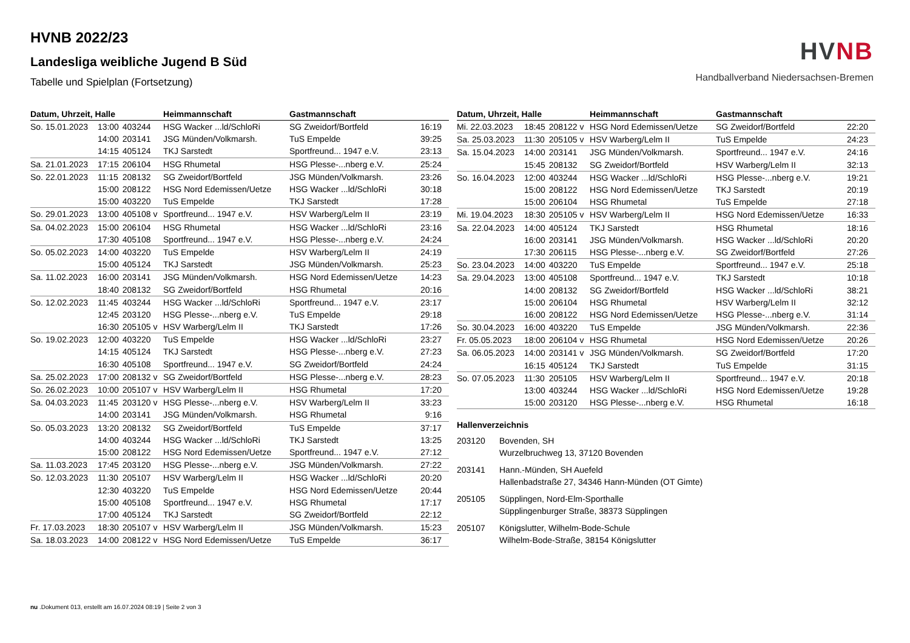HVNB 2022/23
Landesliga weibliche Jugend B Süd
Tabelle und Spielplan (Fortsetzung)
HV NB
Handballverband Niedersachsen-Bremen
| Datum, Uhrzeit, Halle | | | Heimmannschaft | Gastmannschaft | |
| --- | --- | --- | --- | --- | --- |
| So. 15.01.2023 | 13:00 | 403244 | HSG Wacker ...ld/SchloRi | SG Zweidorf/Bortfeld | 16:19 |
| | 14:00 | 203141 | JSG Münden/Volkmarsh. | TuS Empelde | 39:25 |
| | 14:15 | 405124 | TKJ Sarstedt | Sportfreund... 1947 e.V. | 23:13 |
| Sa. 21.01.2023 | 17:15 | 206104 | HSG Rhumetal | HSG Plesse-...nberg e.V. | 25:24 |
| So. 22.01.2023 | 11:15 | 208132 | SG Zweidorf/Bortfeld | JSG Münden/Volkmarsh. | 23:26 |
| | 15:00 | 208122 | HSG Nord Edemissen/Uetze | HSG Wacker ...ld/SchloRi | 30:18 |
| | 15:00 | 403220 | TuS Empelde | TKJ Sarstedt | 17:28 |
| So. 29.01.2023 | 13:00 | 405108 v | Sportfreund... 1947 e.V. | HSV Warberg/Lelm II | 23:19 |
| Sa. 04.02.2023 | 15:00 | 206104 | HSG Rhumetal | HSG Wacker ...ld/SchloRi | 23:16 |
| | 17:30 | 405108 | Sportfreund... 1947 e.V. | HSG Plesse-...nberg e.V. | 24:24 |
| So. 05.02.2023 | 14:00 | 403220 | TuS Empelde | HSV Warberg/Lelm II | 24:19 |
| | 15:00 | 405124 | TKJ Sarstedt | JSG Münden/Volkmarsh. | 25:23 |
| Sa. 11.02.2023 | 16:00 | 203141 | JSG Münden/Volkmarsh. | HSG Nord Edemissen/Uetze | 14:23 |
| | 18:40 | 208132 | SG Zweidorf/Bortfeld | HSG Rhumetal | 20:16 |
| So. 12.02.2023 | 11:45 | 403244 | HSG Wacker ...ld/SchloRi | Sportfreund... 1947 e.V. | 23:17 |
| | 12:45 | 203120 | HSG Plesse-...nberg e.V. | TuS Empelde | 29:18 |
| | 16:30 | 205105 v | HSV Warberg/Lelm II | TKJ Sarstedt | 17:26 |
| So. 19.02.2023 | 12:00 | 403220 | TuS Empelde | HSG Wacker ...ld/SchloRi | 23:27 |
| | 14:15 | 405124 | TKJ Sarstedt | HSG Plesse-...nberg e.V. | 27:23 |
| | 16:30 | 405108 | Sportfreund... 1947 e.V. | SG Zweidorf/Bortfeld | 24:24 |
| Sa. 25.02.2023 | 17:00 | 208132 v | SG Zweidorf/Bortfeld | HSG Plesse-...nberg e.V. | 28:23 |
| So. 26.02.2023 | 10:00 | 205107 v | HSV Warberg/Lelm II | HSG Rhumetal | 17:20 |
| Sa. 04.03.2023 | 11:45 | 203120 v | HSG Plesse-...nberg e.V. | HSV Warberg/Lelm II | 33:23 |
| | 14:00 | 203141 | JSG Münden/Volkmarsh. | HSG Rhumetal | 9:16 |
| So. 05.03.2023 | 13:20 | 208132 | SG Zweidorf/Bortfeld | TuS Empelde | 37:17 |
| | 14:00 | 403244 | HSG Wacker ...ld/SchloRi | TKJ Sarstedt | 13:25 |
| | 15:00 | 208122 | HSG Nord Edemissen/Uetze | Sportfreund... 1947 e.V. | 27:12 |
| Sa. 11.03.2023 | 17:45 | 203120 | HSG Plesse-...nberg e.V. | JSG Münden/Volkmarsh. | 27:22 |
| So. 12.03.2023 | 11:30 | 205107 | HSV Warberg/Lelm II | HSG Wacker ...ld/SchloRi | 20:20 |
| | 12:30 | 403220 | TuS Empelde | HSG Nord Edemissen/Uetze | 20:44 |
| | 15:00 | 405108 | Sportfreund... 1947 e.V. | HSG Rhumetal | 17:17 |
| | 17:00 | 405124 | TKJ Sarstedt | SG Zweidorf/Bortfeld | 22:12 |
| Fr. 17.03.2023 | 18:30 | 205107 v | HSV Warberg/Lelm II | JSG Münden/Volkmarsh. | 15:23 |
| Sa. 18.03.2023 | 14:00 | 208122 v | HSG Nord Edemissen/Uetze | TuS Empelde | 36:17 |
| Datum, Uhrzeit, Halle | | | Heimmannschaft | Gastmannschaft | |
| --- | --- | --- | --- | --- | --- |
| Mi. 22.03.2023 | 18:45 | 208122 v | HSG Nord Edemissen/Uetze | SG Zweidorf/Bortfeld | 22:20 |
| Sa. 25.03.2023 | 11:30 | 205105 v | HSV Warberg/Lelm II | TuS Empelde | 24:23 |
| Sa. 15.04.2023 | 14:00 | 203141 | JSG Münden/Volkmarsh. | Sportfreund... 1947 e.V. | 24:16 |
| | 15:45 | 208132 | SG Zweidorf/Bortfeld | HSV Warberg/Lelm II | 32:13 |
| So. 16.04.2023 | 12:00 | 403244 | HSG Wacker ...ld/SchloRi | HSG Plesse-...nberg e.V. | 19:21 |
| | 15:00 | 208122 | HSG Nord Edemissen/Uetze | TKJ Sarstedt | 20:19 |
| | 15:00 | 206104 | HSG Rhumetal | TuS Empelde | 27:18 |
| Mi. 19.04.2023 | 18:30 | 205105 v | HSV Warberg/Lelm II | HSG Nord Edemissen/Uetze | 16:33 |
| Sa. 22.04.2023 | 14:00 | 405124 | TKJ Sarstedt | HSG Rhumetal | 18:16 |
| | 16:00 | 203141 | JSG Münden/Volkmarsh. | HSG Wacker ...ld/SchloRi | 20:20 |
| | 17:30 | 206115 | HSG Plesse-...nberg e.V. | SG Zweidorf/Bortfeld | 27:26 |
| So. 23.04.2023 | 14:00 | 403220 | TuS Empelde | Sportfreund... 1947 e.V. | 25:18 |
| Sa. 29.04.2023 | 13:00 | 405108 | Sportfreund... 1947 e.V. | TKJ Sarstedt | 10:18 |
| | 14:00 | 208132 | SG Zweidorf/Bortfeld | HSG Wacker ...ld/SchloRi | 38:21 |
| | 15:00 | 206104 | HSG Rhumetal | HSV Warberg/Lelm II | 32:12 |
| | 16:00 | 208122 | HSG Nord Edemissen/Uetze | HSG Plesse-...nberg e.V. | 31:14 |
| So. 30.04.2023 | 16:00 | 403220 | TuS Empelde | JSG Münden/Volkmarsh. | 22:36 |
| Fr. 05.05.2023 | 18:00 | 206104 v | HSG Rhumetal | HSG Nord Edemissen/Uetze | 20:26 |
| Sa. 06.05.2023 | 14:00 | 203141 v | JSG Münden/Volkmarsh. | SG Zweidorf/Bortfeld | 17:20 |
| | 16:15 | 405124 | TKJ Sarstedt | TuS Empelde | 31:15 |
| So. 07.05.2023 | 11:30 | 205105 | HSV Warberg/Lelm II | Sportfreund... 1947 e.V. | 20:18 |
| | 13:00 | 403244 | HSG Wacker ...ld/SchloRi | HSG Nord Edemissen/Uetze | 19:28 |
| | 15:00 | 203120 | HSG Plesse-...nberg e.V. | HSG Rhumetal | 16:18 |
Hallenverzeichnis
203120 Bovenden, SH
Wurzelbruchweg 13, 37120 Bovenden
203141 Hann.-Münden, SH Auefeld
Hallenbadstraße 27, 34346 Hann-Münden (OT Gimte)
205105 Süpplingen, Nord-Elm-Sporthalle
Süpplingenburger Straße, 38373 Süpplingen
205107 Königslutter, Wilhelm-Bode-Schule
Wilhelm-Bode-Straße, 38154 Königslutter
nu .Dokument 013, erstellt am 16.07.2024 08:19 | Seite 2 von 3